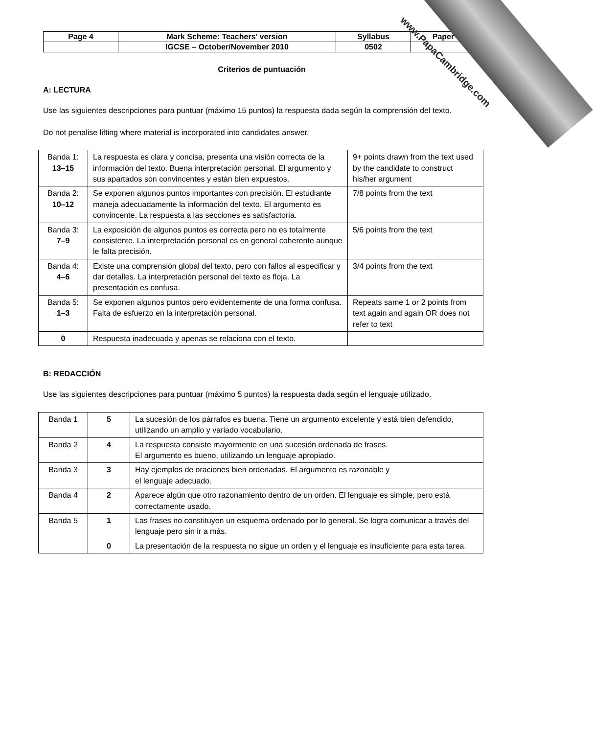| Page 4 | Mark Scheme: Teachers’ version | Syllabus | Paper |
| | IGCSE – October/November 2010 | 0502 | |
Criterios de puntuación
A: LECTURA
Use las siguientes descripciones para puntuar (máximo 15 puntos) la respuesta dada según la comprensión del texto.
Do not penalise lifting where material is incorporated into candidates answer.
| Banda 1: 13–15 | La respuesta es clara y concisa, presenta una visión correcta de la información del texto. Buena interpretación personal. El argumento y sus apartados son convincentes y están bien expuestos. | 9+ points drawn from the text used by the candidate to construct his/her argument |
| Banda 2: 10–12 | Se exponen algunos puntos importantes con precisión. El estudiante maneja adecuadamente la información del texto. El argumento es convincente. La respuesta a las secciones es satisfactoria. | 7/8 points from the text |
| Banda 3: 7–9 | La exposición de algunos puntos es correcta pero no es totalmente consistente. La interpretación personal es en general coherente aunque le falta precisión. | 5/6 points from the text |
| Banda 4: 4–6 | Existe una comprensión global del texto, pero con fallos al especificar y dar detalles. La interpretación personal del texto es floja. La presentación es confusa. | 3/4 points from the text |
| Banda 5: 1–3 | Se exponen algunos puntos pero evidentemente de una forma confusa. Falta de esfuerzo en la interpretación personal. | Repeats same 1 or 2 points from text again and again OR does not refer to text |
| 0 | Respuesta inadecuada y apenas se relaciona con el texto. | |
B: REDACCIÓN
Use las siguientes descripciones para puntuar (máximo 5 puntos) la respuesta dada según el lenguaje utilizado.
| Banda 1 | 5 | La sucesión de los párrafos es buena. Tiene un argumento excelente y está bien defendido, utilizando un amplio y variado vocabulario. |
| Banda 2 | 4 | La respuesta consiste mayormente en una sucesión ordenada de frases. El argumento es bueno, utilizando un lenguaje apropiado. |
| Banda 3 | 3 | Hay ejemplos de oraciones bien ordenadas. El argumento es razonable y el lenguaje adecuado. |
| Banda 4 | 2 | Aparece algún que otro razonamiento dentro de un orden. El lenguaje es simple, pero está correctamente usado. |
| Banda 5 | 1 | Las frases no constituyen un esquema ordenado por lo general. Se logra comunicar a través del lenguaje pero sin ir a más. |
| | 0 | La presentación de la respuesta no sigue un orden y el lenguaje es insuficiente para esta tarea. |
www.PapaCambridge.com